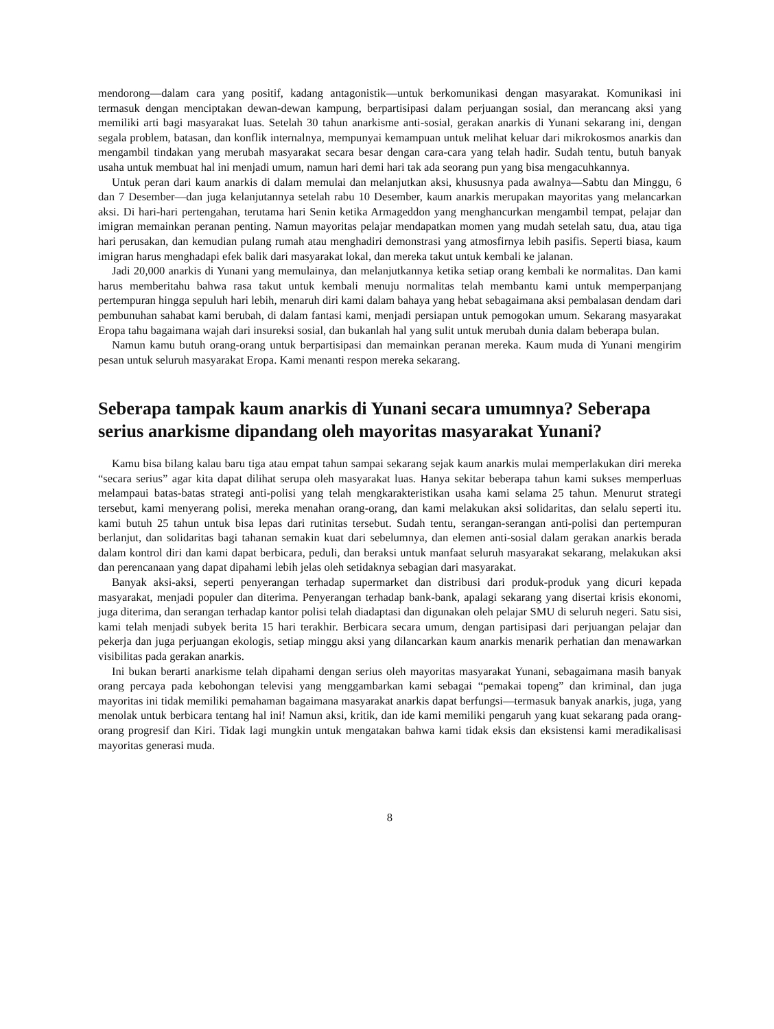mendorong—dalam cara yang positif, kadang antagonistik—untuk berkomunikasi dengan masyarakat. Komunikasi ini termasuk dengan menciptakan dewan-dewan kampung, berpartisipasi dalam perjuangan sosial, dan merancang aksi yang memiliki arti bagi masyarakat luas. Setelah 30 tahun anarkisme anti-sosial, gerakan anarkis di Yunani sekarang ini, dengan segala problem, batasan, dan konflik internalnya, mempunyai kemampuan untuk melihat keluar dari mikrokosmos anarkis dan mengambil tindakan yang merubah masyarakat secara besar dengan cara-cara yang telah hadir. Sudah tentu, butuh banyak usaha untuk membuat hal ini menjadi umum, namun hari demi hari tak ada seorang pun yang bisa mengacuhkannya.
Untuk peran dari kaum anarkis di dalam memulai dan melanjutkan aksi, khususnya pada awalnya—Sabtu dan Minggu, 6 dan 7 Desember—dan juga kelanjutannya setelah rabu 10 Desember, kaum anarkis merupakan mayoritas yang melancarkan aksi. Di hari-hari pertengahan, terutama hari Senin ketika Armageddon yang menghancurkan mengambil tempat, pelajar dan imigran memainkan peranan penting. Namun mayoritas pelajar mendapatkan momen yang mudah setelah satu, dua, atau tiga hari perusakan, dan kemudian pulang rumah atau menghadiri demonstrasi yang atmosfirnya lebih pasifis. Seperti biasa, kaum imigran harus menghadapi efek balik dari masyarakat lokal, dan mereka takut untuk kembali ke jalanan.
Jadi 20,000 anarkis di Yunani yang memulainya, dan melanjutkannya ketika setiap orang kembali ke normalitas. Dan kami harus memberitahu bahwa rasa takut untuk kembali menuju normalitas telah membantu kami untuk memperpanjang pertempuran hingga sepuluh hari lebih, menaruh diri kami dalam bahaya yang hebat sebagaimana aksi pembalasan dendam dari pembunuhan sahabat kami berubah, di dalam fantasi kami, menjadi persiapan untuk pemogokan umum. Sekarang masyarakat Eropa tahu bagaimana wajah dari insureksi sosial, dan bukanlah hal yang sulit untuk merubah dunia dalam beberapa bulan.
Namun kamu butuh orang-orang untuk berpartisipasi dan memainkan peranan mereka. Kaum muda di Yunani mengirim pesan untuk seluruh masyarakat Eropa. Kami menanti respon mereka sekarang.
Seberapa tampak kaum anarkis di Yunani secara umumnya? Seberapa serius anarkisme dipandang oleh mayoritas masyarakat Yunani?
Kamu bisa bilang kalau baru tiga atau empat tahun sampai sekarang sejak kaum anarkis mulai memperlakukan diri mereka “secara serius” agar kita dapat dilihat serupa oleh masyarakat luas. Hanya sekitar beberapa tahun kami sukses memperluas melampaui batas-batas strategi anti-polisi yang telah mengkarakteristikan usaha kami selama 25 tahun. Menurut strategi tersebut, kami menyerang polisi, mereka menahan orang-orang, dan kami melakukan aksi solidaritas, dan selalu seperti itu. kami butuh 25 tahun untuk bisa lepas dari rutinitas tersebut. Sudah tentu, serangan-serangan anti-polisi dan pertempuran berlanjut, dan solidaritas bagi tahanan semakin kuat dari sebelumnya, dan elemen anti-sosial dalam gerakan anarkis berada dalam kontrol diri dan kami dapat berbicara, peduli, dan beraksi untuk manfaat seluruh masyarakat sekarang, melakukan aksi dan perencanaan yang dapat dipahami lebih jelas oleh setidaknya sebagian dari masyarakat.
Banyak aksi-aksi, seperti penyerangan terhadap supermarket dan distribusi dari produk-produk yang dicuri kepada masyarakat, menjadi populer dan diterima. Penyerangan terhadap bank-bank, apalagi sekarang yang disertai krisis ekonomi, juga diterima, dan serangan terhadap kantor polisi telah diadaptasi dan digunakan oleh pelajar SMU di seluruh negeri. Satu sisi, kami telah menjadi subyek berita 15 hari terakhir. Berbicara secara umum, dengan partisipasi dari perjuangan pelajar dan pekerja dan juga perjuangan ekologis, setiap minggu aksi yang dilancarkan kaum anarkis menarik perhatian dan menawarkan visibilitas pada gerakan anarkis.
Ini bukan berarti anarkisme telah dipahami dengan serius oleh mayoritas masyarakat Yunani, sebagaimana masih banyak orang percaya pada kebohongan televisi yang menggambarkan kami sebagai “pemakai topeng” dan kriminal, dan juga mayoritas ini tidak memiliki pemahaman bagaimana masyarakat anarkis dapat berfungsi—termasuk banyak anarkis, juga, yang menolak untuk berbicara tentang hal ini! Namun aksi, kritik, dan ide kami memiliki pengaruh yang kuat sekarang pada orang-orang progresif dan Kiri. Tidak lagi mungkin untuk mengatakan bahwa kami tidak eksis dan eksistensi kami meradikalisasi mayoritas generasi muda.
8